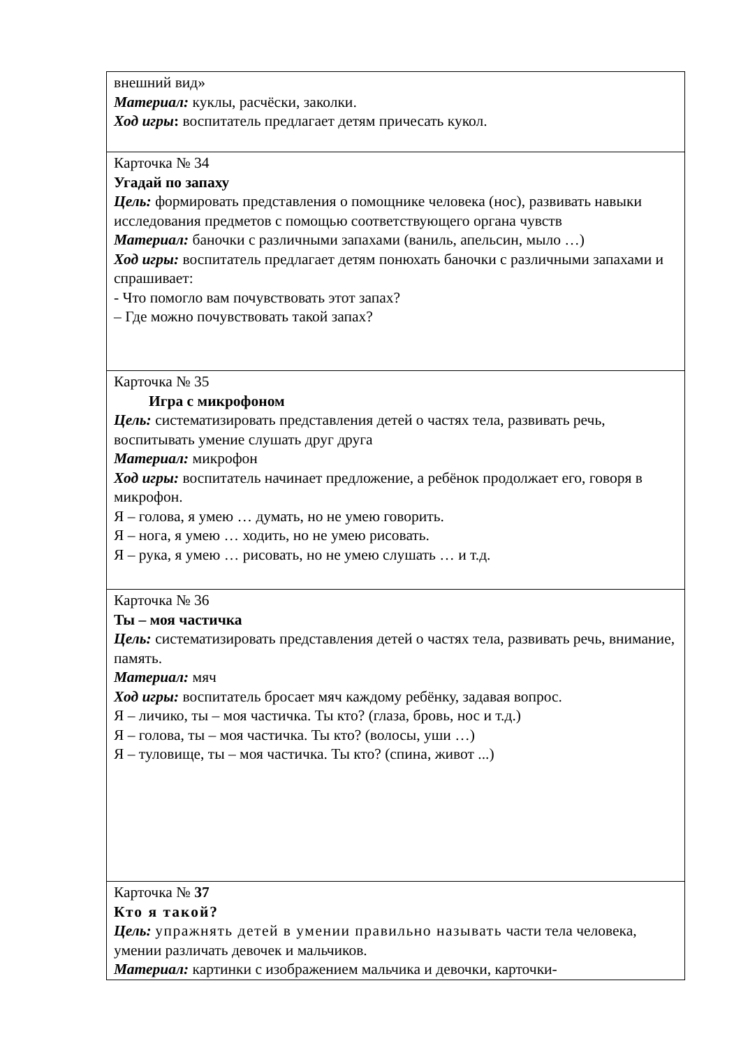| внешний вид» Материал: куклы, расчёски, заколки. Ход игры : воспитатель предлагает детям причесать кукол. |
| Карточка № 34 Угадай по запаху Цель: формировать представления о помощнике человека (нос), развивать навыки исследования предметов с помощью соответствующего органа чувств Материал: баночки с различными запахами (ваниль, апельсин, мыло …) Ход игры: воспитатель предлагает детям понюхать баночки с различными запахами и спрашивает: - Что помогло вам почувствовать этот запах? – Где можно почувствовать такой запах? |
| Карточка № 35 Игра с микрофоном Цель: систематизировать представления детей о частях тела, развивать речь, воспитывать умение слушать друг друга Материал: микрофон Ход игры: воспитатель начинает предложение, а ребёнок продолжает его, говоря в микрофон. Я – голова, я умею … думать, но не умею говорить. Я – нога, я умею … ходить, но не умею рисовать. Я – рука, я умею … рисовать, но не умею слушать … и т.д. |
| Карточка № 36 Ты – моя частичка Цель: систематизировать представления детей о частях тела, развивать речь, внимание, память. Материал: мяч Ход игры: воспитатель бросает мяч каждому ребёнку, задавая вопрос. Я – личико, ты – моя частичка. Ты кто? (глаза, бровь, нос и т.д.) Я – голова, ты – моя частичка. Ты кто? (волосы, уши …) Я – туловище, ты – моя частичка. Ты кто? (спина, живот ...) |
| Карточка № 37 Кто я такой? Цель: упражнять детей в умении правильно называть части тела человека, умении различать девочек и мальчиков. Материал: картинки с изображением мальчика и девочки, карточки- |